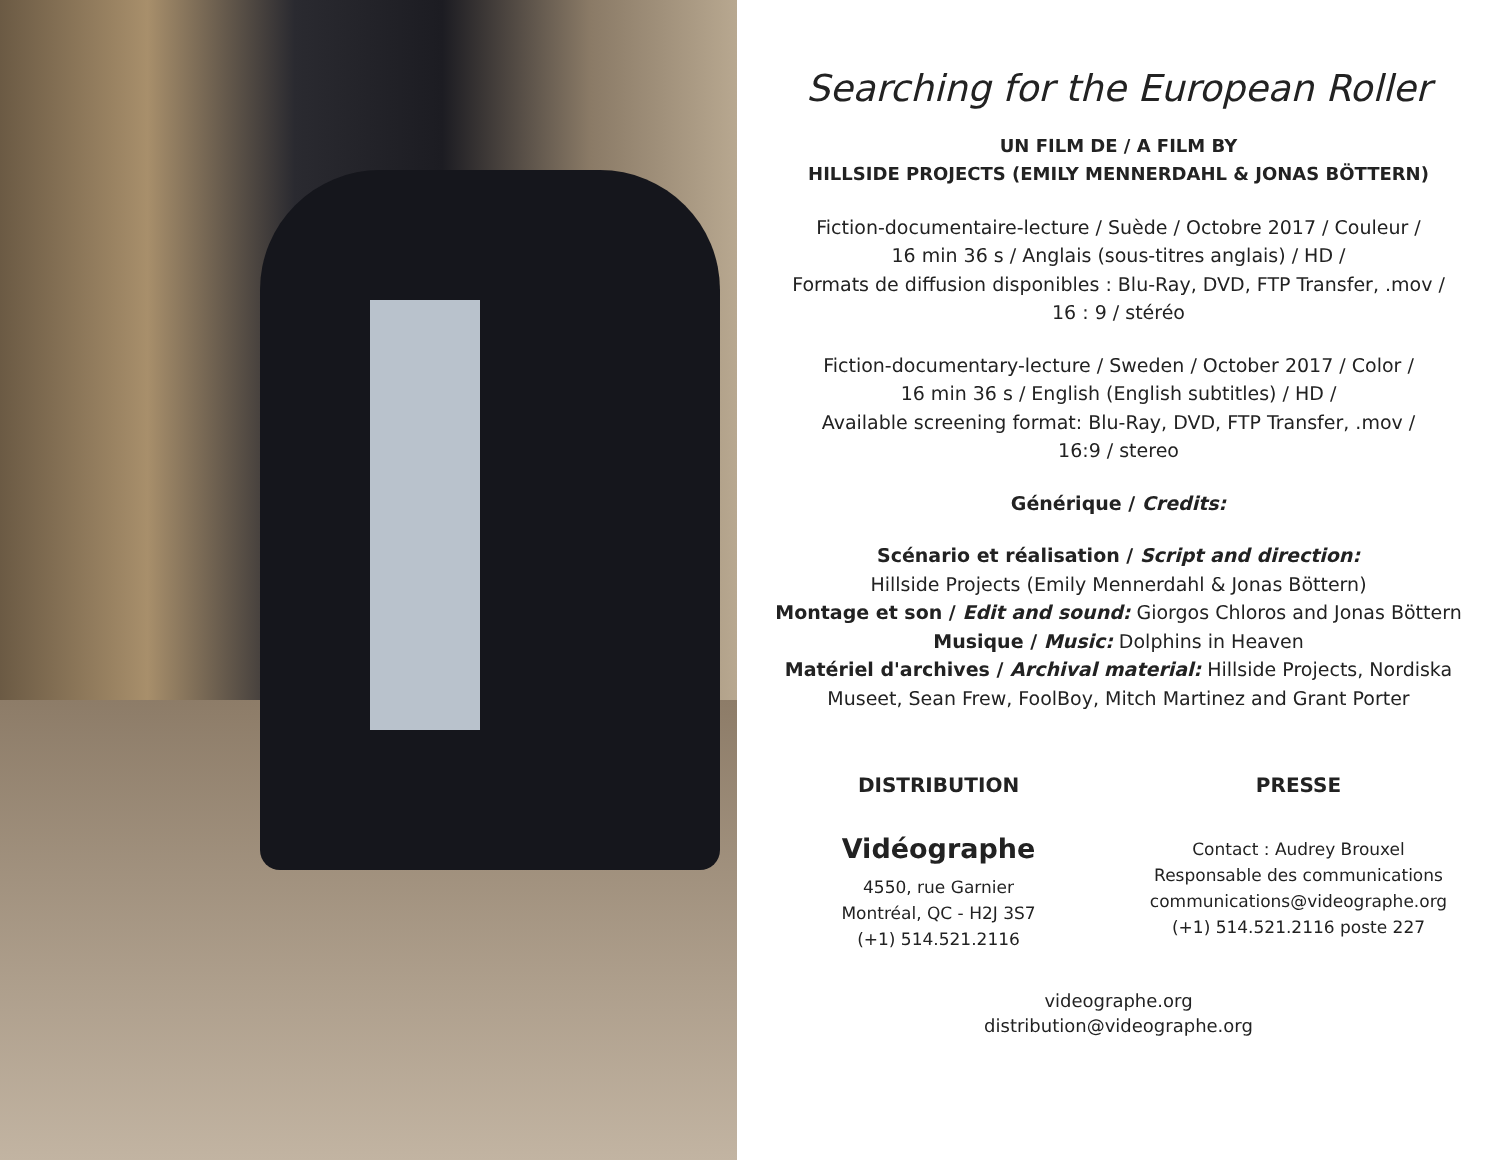Searching for the European Roller
UN FILM DE / A FILM BY
HILLSIDE PROJECTS (EMILY MENNERDAHL & JONAS BÖTTERN)
Fiction-documentaire-lecture / Suède / Octobre 2017 / Couleur /
16 min 36 s / Anglais (sous-titres anglais) / HD /
Formats de diffusion disponibles : Blu-Ray, DVD, FTP Transfer, .mov /
16 : 9 / stéréo
Fiction-documentary-lecture / Sweden / October 2017 / Color /
16 min 36 s / English (English subtitles) / HD /
Available screening format: Blu-Ray, DVD, FTP Transfer, .mov /
16:9 / stereo
Générique / Credits:
Scénario et réalisation / Script and direction:
Hillside Projects (Emily Mennerdahl & Jonas Böttern)
Montage et son / Edit and sound: Giorgos Chloros and Jonas Böttern
Musique / Music: Dolphins in Heaven
Matériel d'archives / Archival material: Hillside Projects, Nordiska
Museet, Sean Frew, FoolBoy, Mitch Martinez and Grant Porter
DISTRIBUTION
Vidéographe
4550, rue Garnier
Montréal, QC - H2J 3S7
(+1) 514.521.2116
PRESSE
Contact : Audrey Brouxel
Responsable des communications
communications@videographe.org
(+1) 514.521.2116 poste 227
videographe.org
distribution@videographe.org